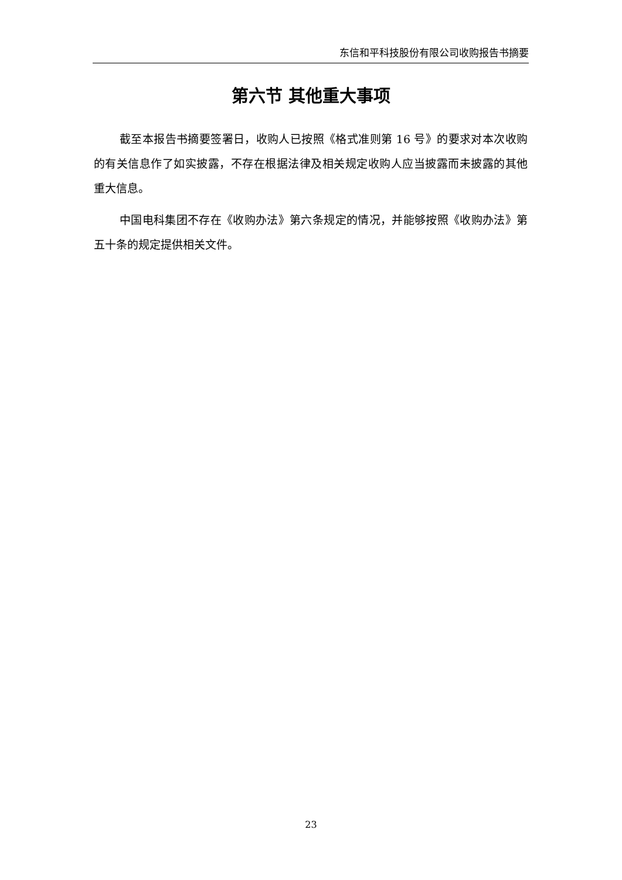东信和平科技股份有限公司收购报告书摘要
第六节 其他重大事项
截至本报告书摘要签署日，收购人已按照《格式准则第 16 号》的要求对本次收购的有关信息作了如实披露，不存在根据法律及相关规定收购人应当披露而未披露的其他重大信息。
中国电科集团不存在《收购办法》第六条规定的情况，并能够按照《收购办法》第五十条的规定提供相关文件。
23